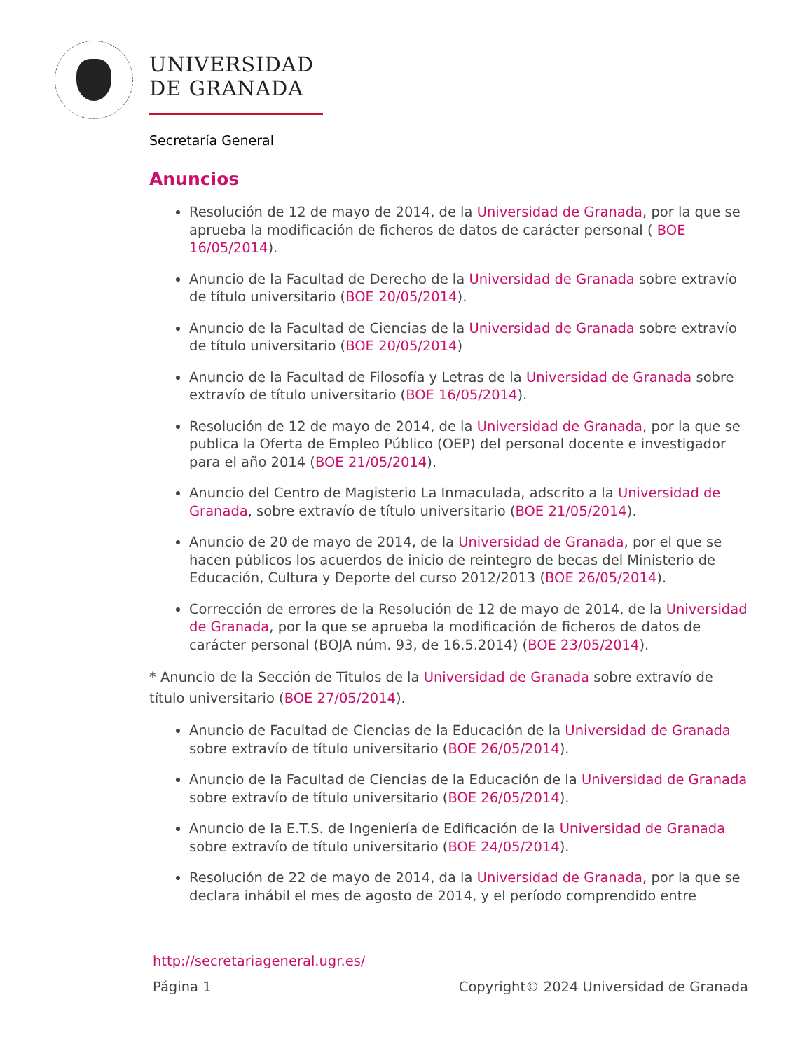UNIVERSIDAD
DE GRANADA
Secretaría General
Anuncios
Resolución de 12 de mayo de 2014, de la Universidad de Granada, por la que se aprueba la modificación de ficheros de datos de carácter personal ( BOE 16/05/2014).
Anuncio de la Facultad de Derecho de la Universidad de Granada sobre extravío de título universitario (BOE 20/05/2014).
Anuncio de la Facultad de Ciencias de la Universidad de Granada sobre extravío de título universitario (BOE 20/05/2014)
Anuncio de la Facultad de Filosofía y Letras de la Universidad de Granada sobre extravío de título universitario (BOE 16/05/2014).
Resolución de 12 de mayo de 2014, de la Universidad de Granada, por la que se publica la Oferta de Empleo Público (OEP) del personal docente e investigador para el año 2014 (BOE 21/05/2014).
Anuncio del Centro de Magisterio La Inmaculada, adscrito a la Universidad de Granada, sobre extravío de título universitario (BOE 21/05/2014).
Anuncio de 20 de mayo de 2014, de la Universidad de Granada, por el que se hacen públicos los acuerdos de inicio de reintegro de becas del Ministerio de Educación, Cultura y Deporte del curso 2012/2013 (BOE 26/05/2014).
Corrección de errores de la Resolución de 12 de mayo de 2014, de la Universidad de Granada, por la que se aprueba la modificación de ficheros de datos de carácter personal (BOJA núm. 93, de 16.5.2014) (BOE 23/05/2014).
* Anuncio de la Sección de Titulos de la Universidad de Granada sobre extravío de título universitario (BOE 27/05/2014).
Anuncio de Facultad de Ciencias de la Educación de la Universidad de Granada sobre extravío de título universitario (BOE 26/05/2014).
Anuncio de la Facultad de Ciencias de la Educación de la Universidad de Granada sobre extravío de título universitario (BOE 26/05/2014).
Anuncio de la E.T.S. de Ingeniería de Edificación de la Universidad de Granada sobre extravío de título universitario (BOE 24/05/2014).
Resolución de 22 de mayo de 2014, da la Universidad de Granada, por la que se declara inhábil el mes de agosto de 2014, y el período comprendido entre
http://secretariageneral.ugr.es/
Página 1 Copyright© 2024 Universidad de Granada